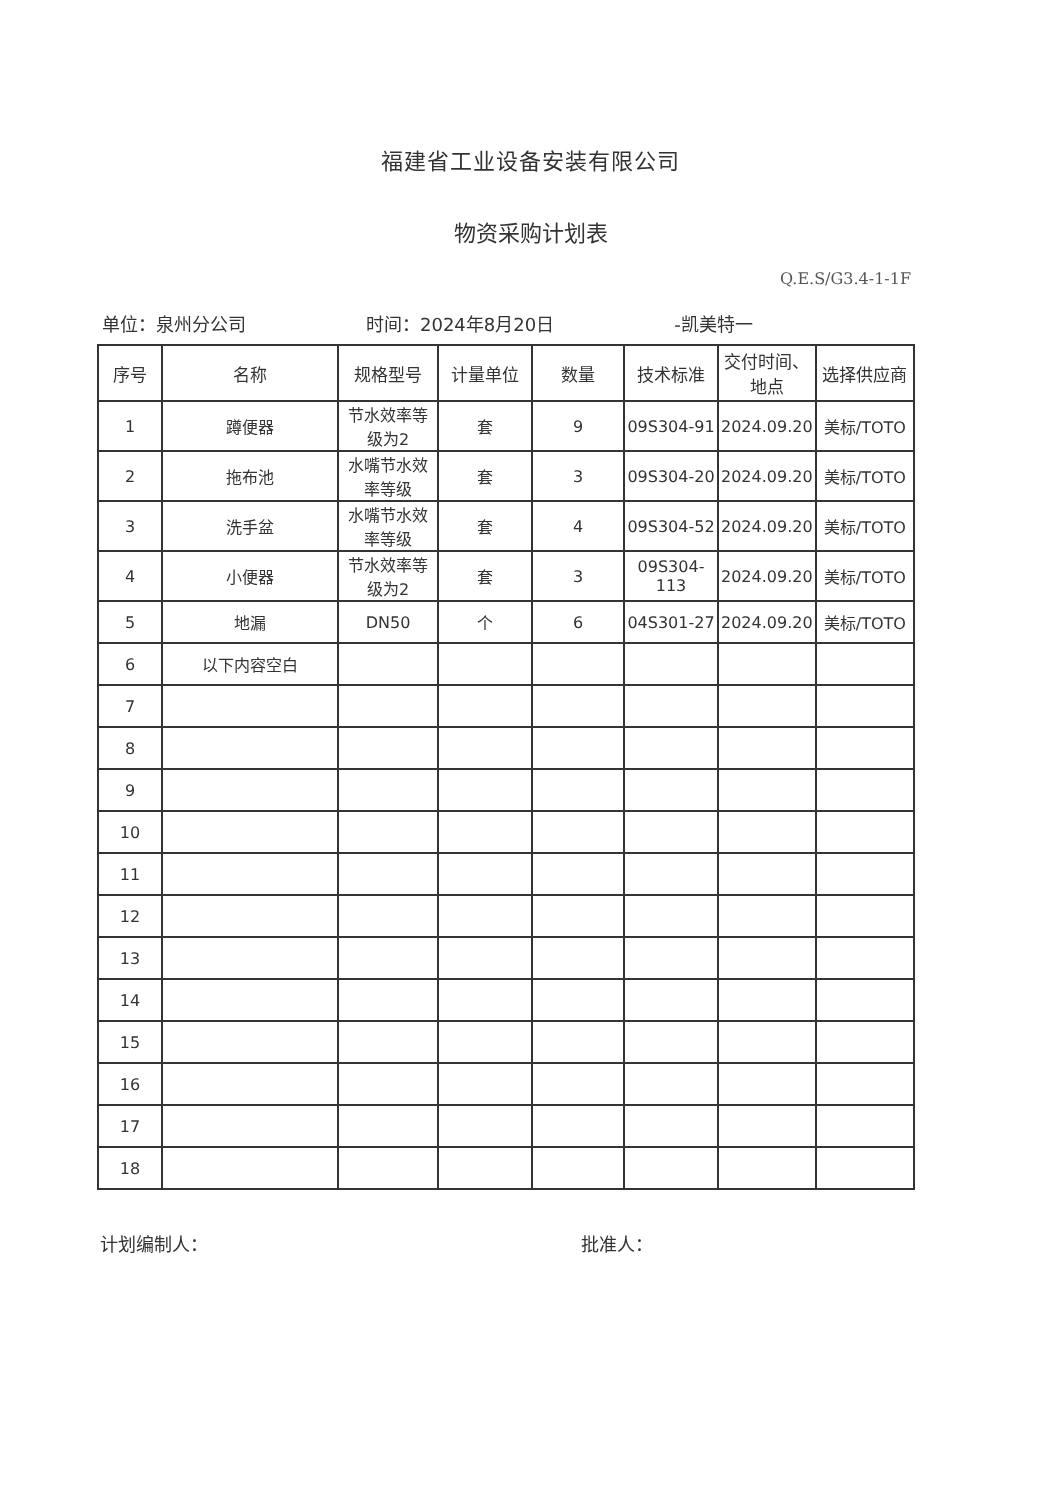福建省工业设备安装有限公司
物资采购计划表
Q.E.S/G3.4-1-1F
单位：泉州分公司 时间：2024年8月20日 -凯美特一
| 序号 | 名称 | 规格型号 | 计量单位 | 数量 | 技术标准 | 交付时间、地点 | 选择供应商 |
| --- | --- | --- | --- | --- | --- | --- | --- |
| 1 | 蹲便器 | 节水效率等级为2 | 套 | 9 | 09S304-91 | 2024.09.20 | 美标/TOTO |
| 2 | 拖布池 | 水嘴节水效率等级 | 套 | 3 | 09S304-20 | 2024.09.20 | 美标/TOTO |
| 3 | 洗手盆 | 水嘴节水效率等级 | 套 | 4 | 09S304-52 | 2024.09.20 | 美标/TOTO |
| 4 | 小便器 | 节水效率等级为2 | 套 | 3 | 09S304-113 | 2024.09.20 | 美标/TOTO |
| 5 | 地漏 | DN50 | 个 | 6 | 04S301-27 | 2024.09.20 | 美标/TOTO |
| 6 | 以下内容空白 | | | | | | |
| 7 | | | | | | | |
| 8 | | | | | | | |
| 9 | | | | | | | |
| 10 | | | | | | | |
| 11 | | | | | | | |
| 12 | | | | | | | |
| 13 | | | | | | | |
| 14 | | | | | | | |
| 15 | | | | | | | |
| 16 | | | | | | | |
| 17 | | | | | | | |
| 18 | | | | | | | |
计划编制人： 批准人：